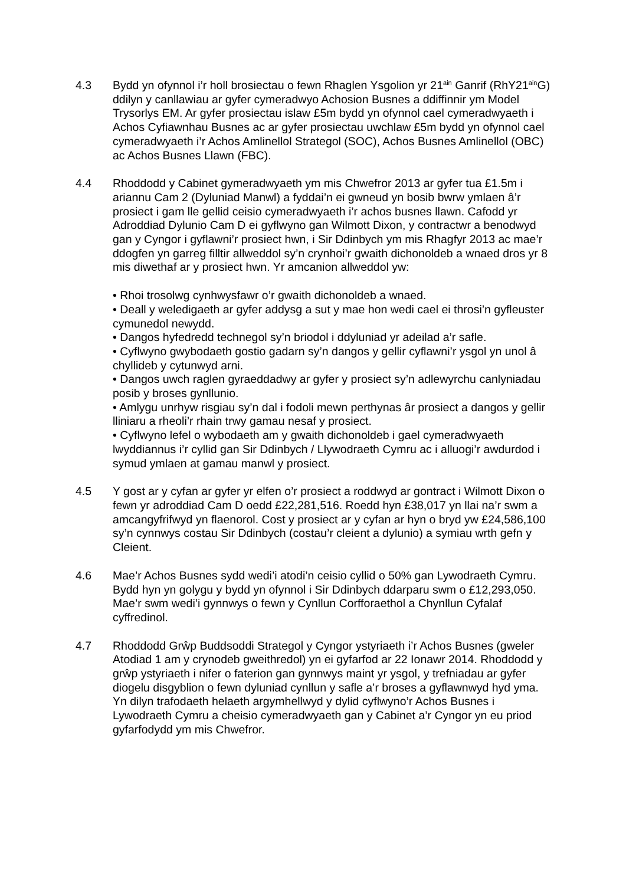4.3 Bydd yn ofynnol i’r holl brosiectau o fewn Rhaglen Ysgolion yr 21<sup>ain</sup> Ganrif (RhY21<sup>ain</sup>G) ddilyn y canllawiau ar gyfer cymeradwyo Achosion Busnes a ddiffinnir ym Model Trysorlys EM. Ar gyfer prosiectau islaw £5m bydd yn ofynnol cael cymeradwyaeth i Achos Cyfiawnhau Busnes ac ar gyfer prosiectau uwchlaw £5m bydd yn ofynnol cael cymeradwyaeth i’r Achos Amlinellol Strategol (SOC), Achos Busnes Amlinellol (OBC) ac Achos Busnes Llawn (FBC).
4.4 Rhoddodd y Cabinet gymeradwyaeth ym mis Chwefror 2013 ar gyfer tua £1.5m i ariannu Cam 2 (Dyluniad Manwl) a fyddai’n ei gwneud yn bosib bwrw ymlaen â’r prosiect i gam lle gellid ceisio cymeradwyaeth i’r achos busnes llawn. Cafodd yr Adroddiad Dylunio Cam D ei gyflwyno gan Wilmott Dixon, y contractwr a benodwyd gan y Cyngor i gyflawni’r prosiect hwn, i Sir Ddinbych ym mis Rhagfyr 2013 ac mae’r ddogfen yn garreg filltir allweddol sy’n crynhoi’r gwaith dichonoldeb a wnaed dros yr 8 mis diwethaf ar y prosiect hwn. Yr amcanion allweddol yw:
• Rhoi trosolwg cynhwysfawr o’r gwaith dichonoldeb a wnaed.
• Deall y weledigaeth ar gyfer addysg a sut y mae hon wedi cael ei throsi’n gyfleuster cymunedol newydd.
• Dangos hyfedredd technegol sy’n briodol i ddyluniad yr adeilad a’r safle.
• Cyflwyno gwybodaeth gostio gadarn sy’n dangos y gellir cyflawni’r ysgol yn unol â chyllideb y cytunwyd arni.
• Dangos uwch raglen gyraeddadwy ar gyfer y prosiect sy’n adlewyrchu canlyniadau posib y broses gynllunio.
• Amlygu unrhyw risgiau sy’n dal i fodoli mewn perthynas âr prosiect a dangos y gellir lliniaru a rheoli’r rhain trwy gamau nesaf y prosiect.
• Cyflwyno lefel o wybodaeth am y gwaith dichonoldeb i gael cymeradwyaeth lwyddiannus i’r cyllid gan Sir Ddinbych / Llywodraeth Cymru ac i alluogi’r awdurdod i symud ymlaen at gamau manwl y prosiect.
4.5 Y gost ar y cyfan ar gyfer yr elfen o’r prosiect a roddwyd ar gontract i Wilmott Dixon o fewn yr adroddiad Cam D oedd £22,281,516. Roedd hyn £38,017 yn llai na’r swm a amcangyfrifwyd yn flaenorol. Cost y prosiect ar y cyfan ar hyn o bryd yw £24,586,100 sy’n cynnwys costau Sir Ddinbych (costau’r cleient a dylunio) a symiau wrth gefn y Cleient.
4.6 Mae’r Achos Busnes sydd wedi’i atodi’n ceisio cyllid o 50% gan Lywodraeth Cymru. Bydd hyn yn golygu y bydd yn ofynnol i Sir Ddinbych ddarparu swm o £12,293,050. Mae’r swm wedi’i gynnwys o fewn y Cynllun Corfforaethol a Chynllun Cyfalaf cyffredinol.
4.7 Rhoddodd Grŵp Buddsoddi Strategol y Cyngor ystyriaeth i’r Achos Busnes (gweler Atodiad 1 am y crynodeb gweithredol) yn ei gyfarfod ar 22 Ionawr 2014. Rhoddodd y grŵp ystyriaeth i nifer o faterion gan gynnwys maint yr ysgol, y trefniadau ar gyfer diogelu disgyblion o fewn dyluniad cynllun y safle a’r broses a gyflawnwyd hyd yma. Yn dilyn trafodaeth helaeth argymhellwyd y dylid cyflwyno’r Achos Busnes i Lywodraeth Cymru a cheisio cymeradwyaeth gan y Cabinet a’r Cyngor yn eu priod gyfarfodydd ym mis Chwefror.